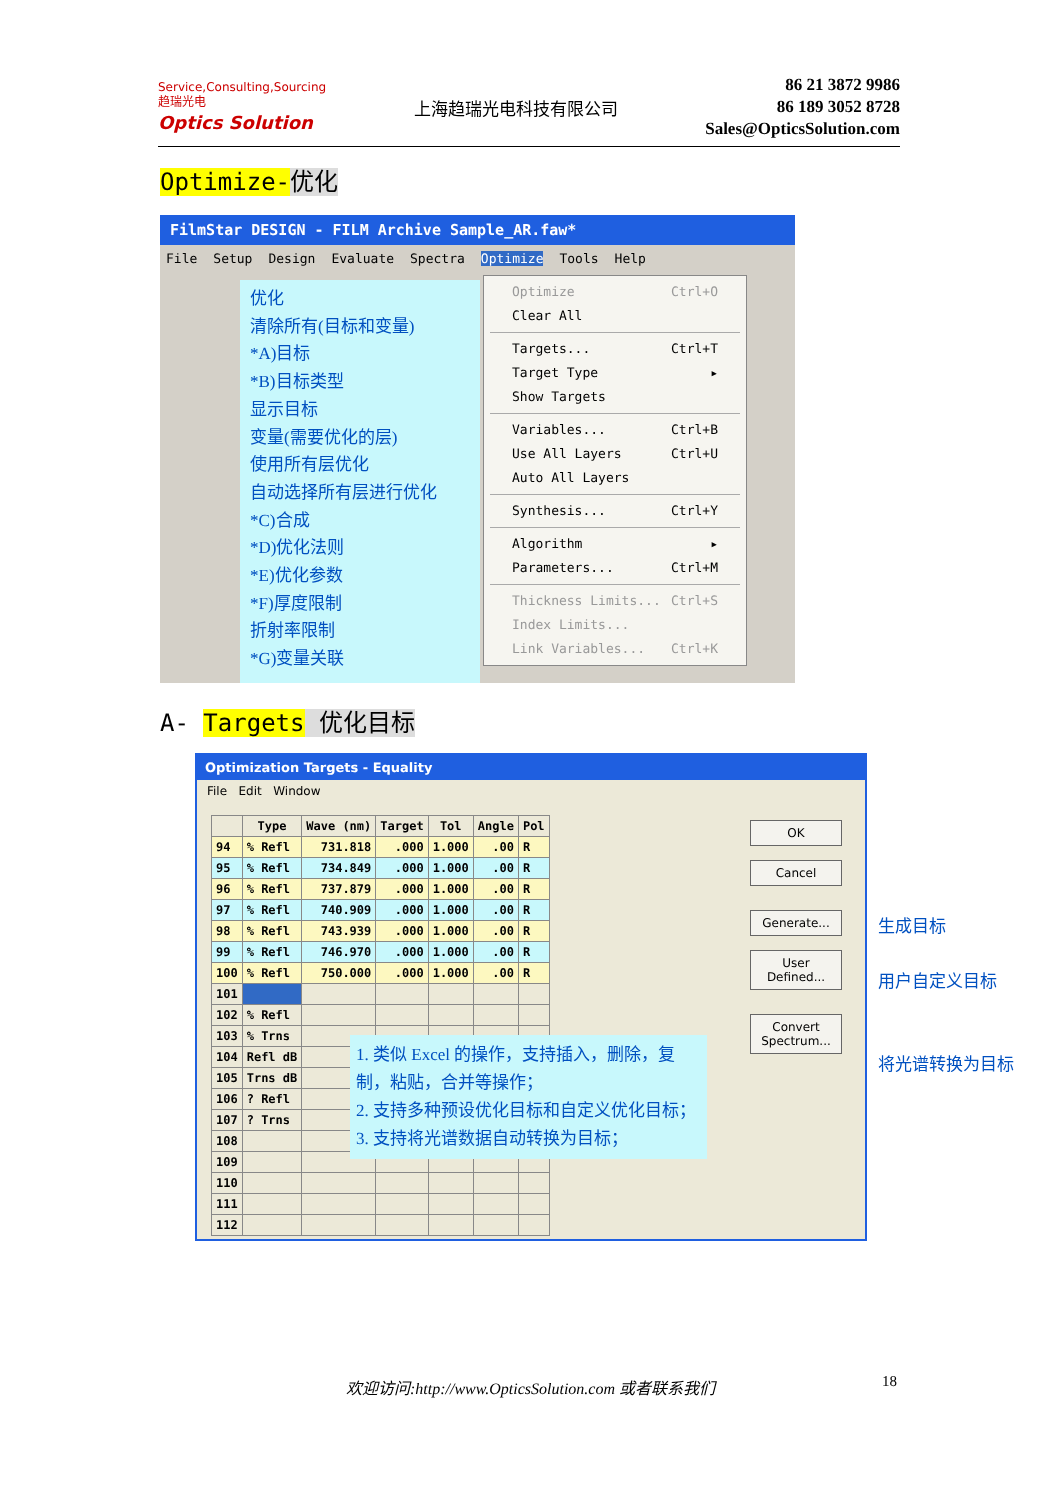Service,Consulting,Sourcing
趋瑞光电
Optics Solution
上海趋瑞光电科技有限公司
86 21 3872 9986
86 189 3052 8728
Sales@OpticsSolution.com
Optimize-优化
FilmStar DESIGN - FILM Archive Sample_AR.faw*
File Setup Design Evaluate Spectra Optimize Tools Help
优化
清除所有(目标和变量)
*A)目标
*B)目标类型
显示目标
变量(需要优化的层)
使用所有层优化
自动选择所有层进行优化
*C)合成
*D)优化法则
*E)优化参数
*F)厚度限制
折射率限制
*G)变量关联
Optimize Ctrl+O
Clear All
Targets... Ctrl+T
Target Type ▸
Show Targets
Variables... Ctrl+B
Use All Layers Ctrl+U
Auto All Layers
Synthesis... Ctrl+Y
Algorithm ▸
Parameters... Ctrl+M
Thickness Limits... Ctrl+S
Index Limits...
Link Variables... Ctrl+K
A- Targets 优化目标
Optimization Targets - Equality
File Edit Window
| | Type | Wave (nm) | Target | Tol | Angle | Pol |
| --- | --- | --- | --- | --- | --- | --- |
| 94 | % Refl | 731.818 | .000 | 1.000 | .00 | R |
| 95 | % Refl | 734.849 | .000 | 1.000 | .00 | R |
| 96 | % Refl | 737.879 | .000 | 1.000 | .00 | R |
| 97 | % Refl | 740.909 | .000 | 1.000 | .00 | R |
| 98 | % Refl | 743.939 | .000 | 1.000 | .00 | R |
| 99 | % Refl | 746.970 | .000 | 1.000 | .00 | R |
| 100 | % Refl | 750.000 | .000 | 1.000 | .00 | R |
| 101 | | | | | | |
| 102 | % Refl | | | | | |
| 103 | % Trns | | | | | |
| 104 | Refl dB | | | | | |
| 105 | Trns dB | | | | | |
| 106 | ? Refl | | | | | |
| 107 | ? Trns | | | | | |
| 108 | | | | | | |
| 109 | | | | | | |
| 110 | | | | | | |
| 111 | | | | | | |
| 112 | | | | | | |
OK
Cancel
Generate...
User
Defined...
Convert
Spectrum...
1. 类似 Excel 的操作，支持插入，删除，复制，粘贴，合并等操作；
2. 支持多种预设优化目标和自定义优化目标；
3. 支持将光谱数据自动转换为目标；
生成目标
用户自定义目标
将光谱转换为目标
欢迎访问:http://www.OpticsSolution.com 或者联系我们 18